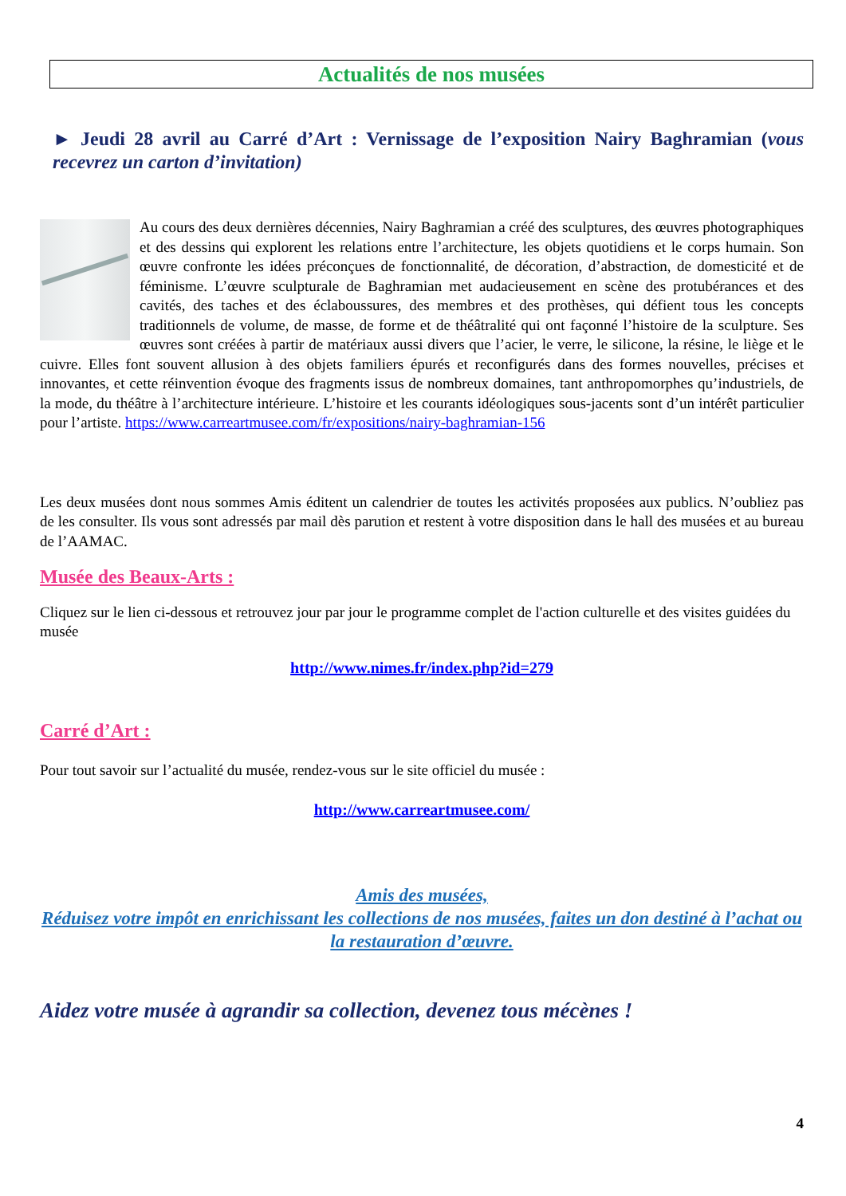Actualités de nos musées
► Jeudi 28 avril au Carré d’Art : Vernissage de l’exposition Nairy Baghramian (vous recevrez un carton d’invitation)
Au cours des deux dernières décennies, Nairy Baghramian a créé des sculptures, des œuvres photographiques et des dessins qui explorent les relations entre l’architecture, les objets quotidiens et le corps humain. Son œuvre confronte les idées préconçues de fonctionnalité, de décoration, d’abstraction, de domesticité et de féminisme. L’œuvre sculpturale de Baghramian met audacieusement en scène des protubérances et des cavités, des taches et des éclaboussures, des membres et des prothèses, qui défient tous les concepts traditionnels de volume, de masse, de forme et de théâtralité qui ont façonné l’histoire de la sculpture. Ses œuvres sont créées à partir de matériaux aussi divers que l’acier, le verre, le silicone, la résine, le liège et le cuivre. Elles font souvent allusion à des objets familiers épurés et reconfigurés dans des formes nouvelles, précises et innovantes, et cette réinvention évoque des fragments issus de nombreux domaines, tant anthropomorphes qu’industriels, de la mode, du théâtre à l’architecture intérieure. L’histoire et les courants idéologiques sous-jacents sont d’un intérêt particulier pour l’artiste. https://www.carreartmusee.com/fr/expositions/nairy-baghramian-156
Les deux musées dont nous sommes Amis éditent un calendrier de toutes les activités proposées aux publics. N’oubliez pas de les consulter. Ils vous sont adressés par mail dès parution et restent à votre disposition dans le hall des musées et au bureau de l’AAMAC.
Musée des Beaux-Arts :
Cliquez sur le lien ci-dessous et retrouvez jour par jour le programme complet de l'action culturelle et des visites guidées du musée
http://www.nimes.fr/index.php?id=279
Carré d’Art :
Pour tout savoir sur l’actualité du musée, rendez-vous sur le site officiel du musée :
http://www.carreartmusee.com/
Amis des musées,
Réduisez votre impôt en enrichissant les collections de nos musées, faites un don destiné à l’achat ou la restauration d’œuvre.
Aidez votre musée à agrandir sa collection, devenez tous mécènes !
4